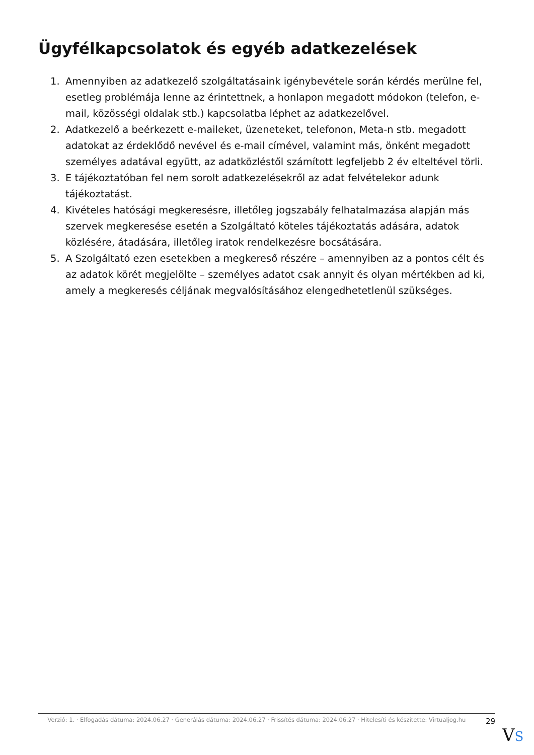Ügyfélkapcsolatok és egyéb adatkezelések
1. Amennyiben az adatkezelő szolgáltatásaink igénybevétele során kérdés merülne fel, esetleg problémája lenne az érintettnek, a honlapon megadott módokon (telefon, e-mail, közösségi oldalak stb.) kapcsolatba léphet az adatkezelővel.
2. Adatkezelő a beérkezett e-maileket, üzeneteket, telefonon, Meta-n stb. megadott adatokat az érdeklődő nevével és e-mail címével, valamint más, önként megadott személyes adatával együtt, az adatközléstől számított legfeljebb 2 év elteltével törli.
3. E tájékoztatóban fel nem sorolt adatkezelésekről az adat felvételekor adunk tájékoztatást.
4. Kivételes hatósági megkeresésre, illetőleg jogszabály felhatalmazása alapján más szervek megkeresése esetén a Szolgáltató köteles tájékoztatás adására, adatok közlésére, átadására, illetőleg iratok rendelkezésre bocsátására.
5. A Szolgáltató ezen esetekben a megkereső részére – amennyiben az a pontos célt és az adatok körét megjelölte – személyes adatot csak annyit és olyan mértékben ad ki, amely a megkeresés céljának megvalósításához elengedhetetlenül szükséges.
Verzió: 1. · Elfogadás dátuma: 2024.06.27 · Generálás dátuma: 2024.06.27 · Frissítés dátuma: 2024.06.27 · Hitelesíti és készítette: Virtualjog.hu
29
VS